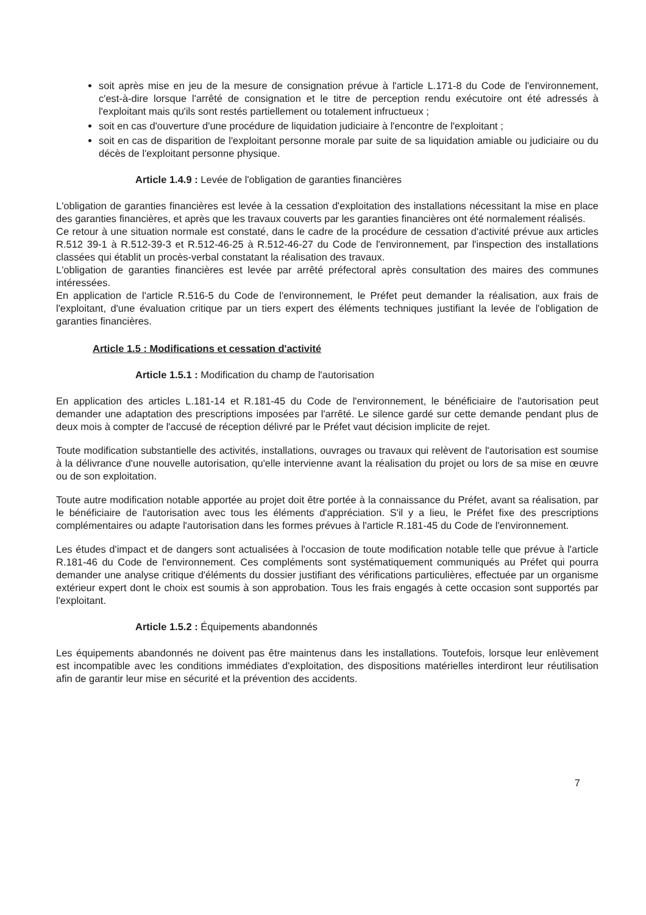soit après mise en jeu de la mesure de consignation prévue à l'article L.171-8 du Code de l'environnement, c'est-à-dire lorsque l'arrêté de consignation et le titre de perception rendu exécutoire ont été adressés à l'exploitant mais qu'ils sont restés partiellement ou totalement infructueux ;
soit en cas d'ouverture d'une procédure de liquidation judiciaire à l'encontre de l'exploitant ;
soit en cas de disparition de l'exploitant personne morale par suite de sa liquidation amiable ou judiciaire ou du décès de l'exploitant personne physique.
Article 1.4.9 : Levée de l'obligation de garanties financières
L'obligation de garanties financières est levée à la cessation d'exploitation des installations nécessitant la mise en place des garanties financières, et après que les travaux couverts par les garanties financières ont été normalement réalisés.
Ce retour à une situation normale est constaté, dans le cadre de la procédure de cessation d'activité prévue aux articles R.512 39-1 à R.512-39-3 et R.512-46-25 à R.512-46-27 du Code de l'environnement, par l'inspection des installations classées qui établit un procès-verbal constatant la réalisation des travaux.
L'obligation de garanties financières est levée par arrêté préfectoral après consultation des maires des communes intéressées.
En application de l'article R.516-5 du Code de l'environnement, le Préfet peut demander la réalisation, aux frais de l'exploitant, d'une évaluation critique par un tiers expert des éléments techniques justifiant la levée de l'obligation de garanties financières.
Article 1.5 : Modifications et cessation d'activité
Article 1.5.1 : Modification du champ de l'autorisation
En application des articles L.181-14 et R.181-45 du Code de l'environnement, le bénéficiaire de l'autorisation peut demander une adaptation des prescriptions imposées par l'arrêté. Le silence gardé sur cette demande pendant plus de deux mois à compter de l'accusé de réception délivré par le Préfet vaut décision implicite de rejet.
Toute modification substantielle des activités, installations, ouvrages ou travaux qui relèvent de l'autorisation est soumise à la délivrance d'une nouvelle autorisation, qu'elle intervienne avant la réalisation du projet ou lors de sa mise en œuvre ou de son exploitation.
Toute autre modification notable apportée au projet doit être portée à la connaissance du Préfet, avant sa réalisation, par le bénéficiaire de l'autorisation avec tous les éléments d'appréciation. S'il y a lieu, le Préfet fixe des prescriptions complémentaires ou adapte l'autorisation dans les formes prévues à l'article R.181-45 du Code de l'environnement.
Les études d'impact et de dangers sont actualisées à l'occasion de toute modification notable telle que prévue à l'article R.181-46 du Code de l'environnement. Ces compléments sont systématiquement communiqués au Préfet qui pourra demander une analyse critique d'éléments du dossier justifiant des vérifications particulières, effectuée par un organisme extérieur expert dont le choix est soumis à son approbation. Tous les frais engagés à cette occasion sont supportés par l'exploitant.
Article 1.5.2 : Équipements abandonnés
Les équipements abandonnés ne doivent pas être maintenus dans les installations. Toutefois, lorsque leur enlèvement est incompatible avec les conditions immédiates d'exploitation, des dispositions matérielles interdiront leur réutilisation afin de garantir leur mise en sécurité et la prévention des accidents.
7